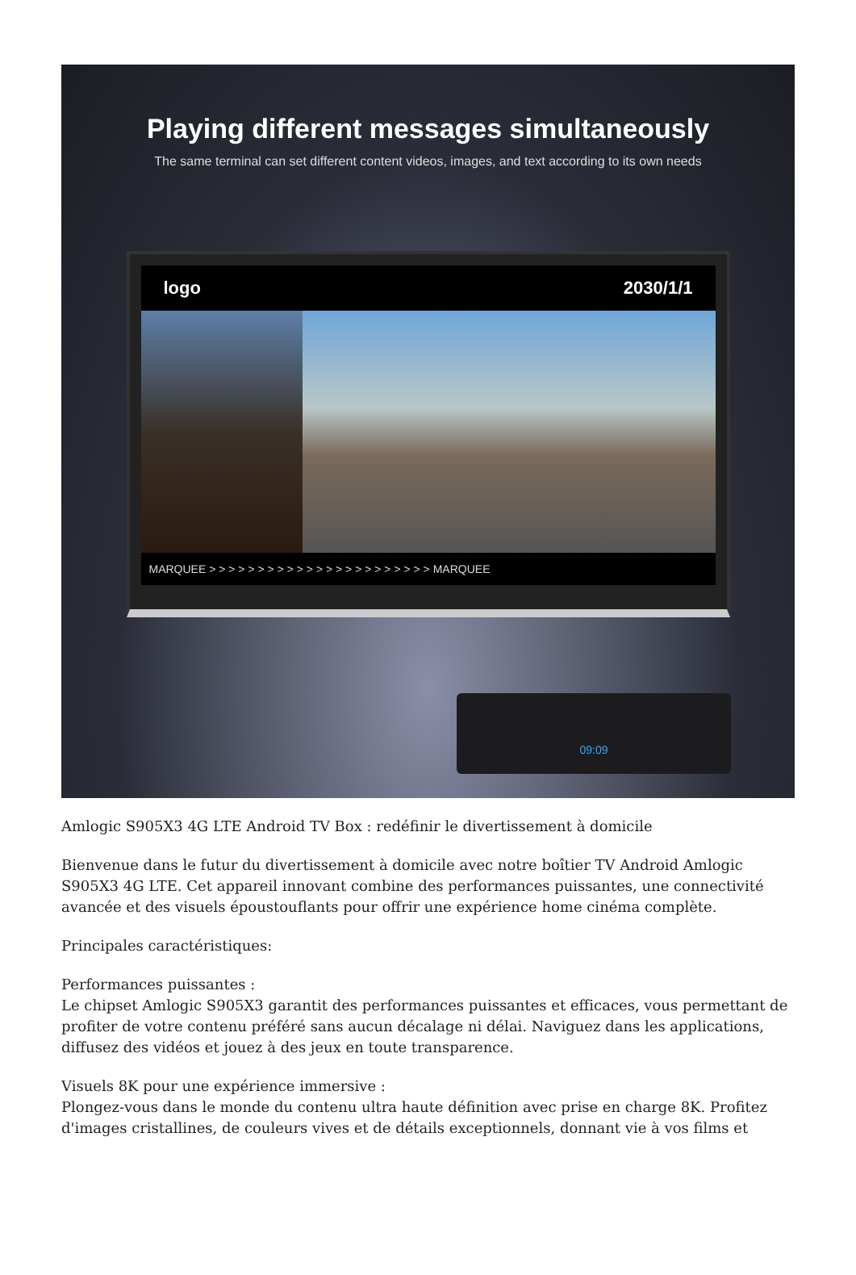Playing different messages simultaneously
The same terminal can set different content videos, images, and text according to its own needs
logo 2030/1/1
MARQUEE > > > > > > > > > > > > > > > > > > > > > > > MARQUEE
09:09
Amlogic S905X3 4G LTE Android TV Box : redéfinir le divertissement à domicile
Bienvenue dans le futur du divertissement à domicile avec notre boîtier TV Android Amlogic S905X3 4G LTE. Cet appareil innovant combine des performances puissantes, une connectivité avancée et des visuels époustouflants pour offrir une expérience home cinéma complète.
Principales caractéristiques:
Performances puissantes :
Le chipset Amlogic S905X3 garantit des performances puissantes et efficaces, vous permettant de profiter de votre contenu préféré sans aucun décalage ni délai. Naviguez dans les applications, diffusez des vidéos et jouez à des jeux en toute transparence.
Visuels 8K pour une expérience immersive :
Plongez-vous dans le monde du contenu ultra haute définition avec prise en charge 8K. Profitez d'images cristallines, de couleurs vives et de détails exceptionnels, donnant vie à vos films et